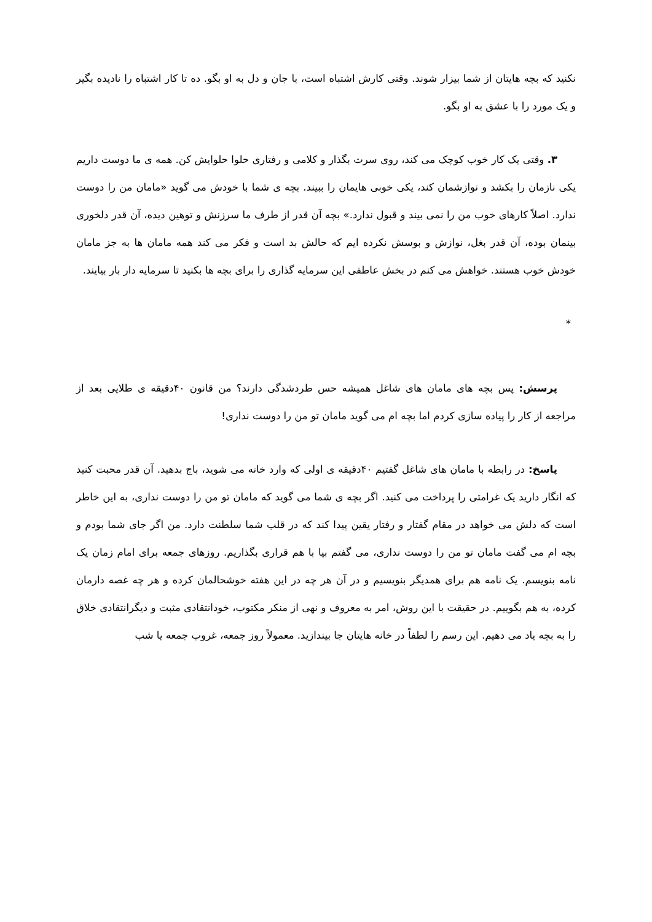نکنید که بچه هایتان از شما بیزار شوند. وقتی کارش اشتباه است، با جان و دل به او بگو. ده تا کار اشتباه را نادیده بگیر و یک مورد را با عشق به او بگو.
۳. وقتی یک کار خوب کوچک می کند، روی سرت بگذار و کلامی و رفتاری حلوا حلوایش کن. همه ی ما دوست داریم یکی نازمان را بکشد و نوازشمان کند، یکی خوبی هایمان را ببیند. بچه ی شما با خودش می گوید «مامان من را دوست ندارد. اصلاً کارهای خوب من را نمی بیند و قبول ندارد.» بچه آن قدر از طرف ما سرزنش و توهین دیده، آن قدر دلخوری بینمان بوده، آن قدر بغل، نوازش و بوسش نکرده ایم که حالش بد است و فکر می کند همه مامان ها به جز مامان خودش خوب هستند. خواهش می کنم در بخش عاطفی این سرمایه گذاری را برای بچه ها بکنید تا سرمایه دار بار بیایند.
*
پرسش: پس بچه های مامان های شاغل همیشه حس طردشدگی دارند؟ من قانون ۴۰دقیقه ی طلایی بعد از مراجعه از کار را پیاده سازی کردم اما بچه ام می گوید مامان تو من را دوست نداری!
پاسخ: در رابطه با مامان های شاغل گفتیم ۴۰دقیقه ی اولی که وارد خانه می شوید، باج بدهید. آن قدر محبت کنید که انگار دارید یک غرامتی را پرداخت می کنید. اگر بچه ی شما می گوید که مامان تو من را دوست نداری، به این خاطر است که دلش می خواهد در مقام گفتار و رفتار یقین پیدا کند که در قلب شما سلطنت دارد. من اگر جای شما بودم و بچه ام می گفت مامان تو من را دوست نداری، می گفتم بیا با هم قراری بگذاریم. روزهای جمعه برای امام زمان یک نامه بنویسم. یک نامه هم برای همدیگر بنویسیم و در آن هر چه در این هفته خوشحالمان کرده و هر چه غصه دارمان کرده، به هم بگوییم. در حقیقت با این روش، امر به معروف و نهی از منکر مکتوب، خودانتقادی مثبت و دیگرانتقادی خلاق را به بچه یاد می دهیم. این رسم را لطفاً در خانه هایتان جا بیندازید. معمولاً روز جمعه، غروب جمعه یا شب